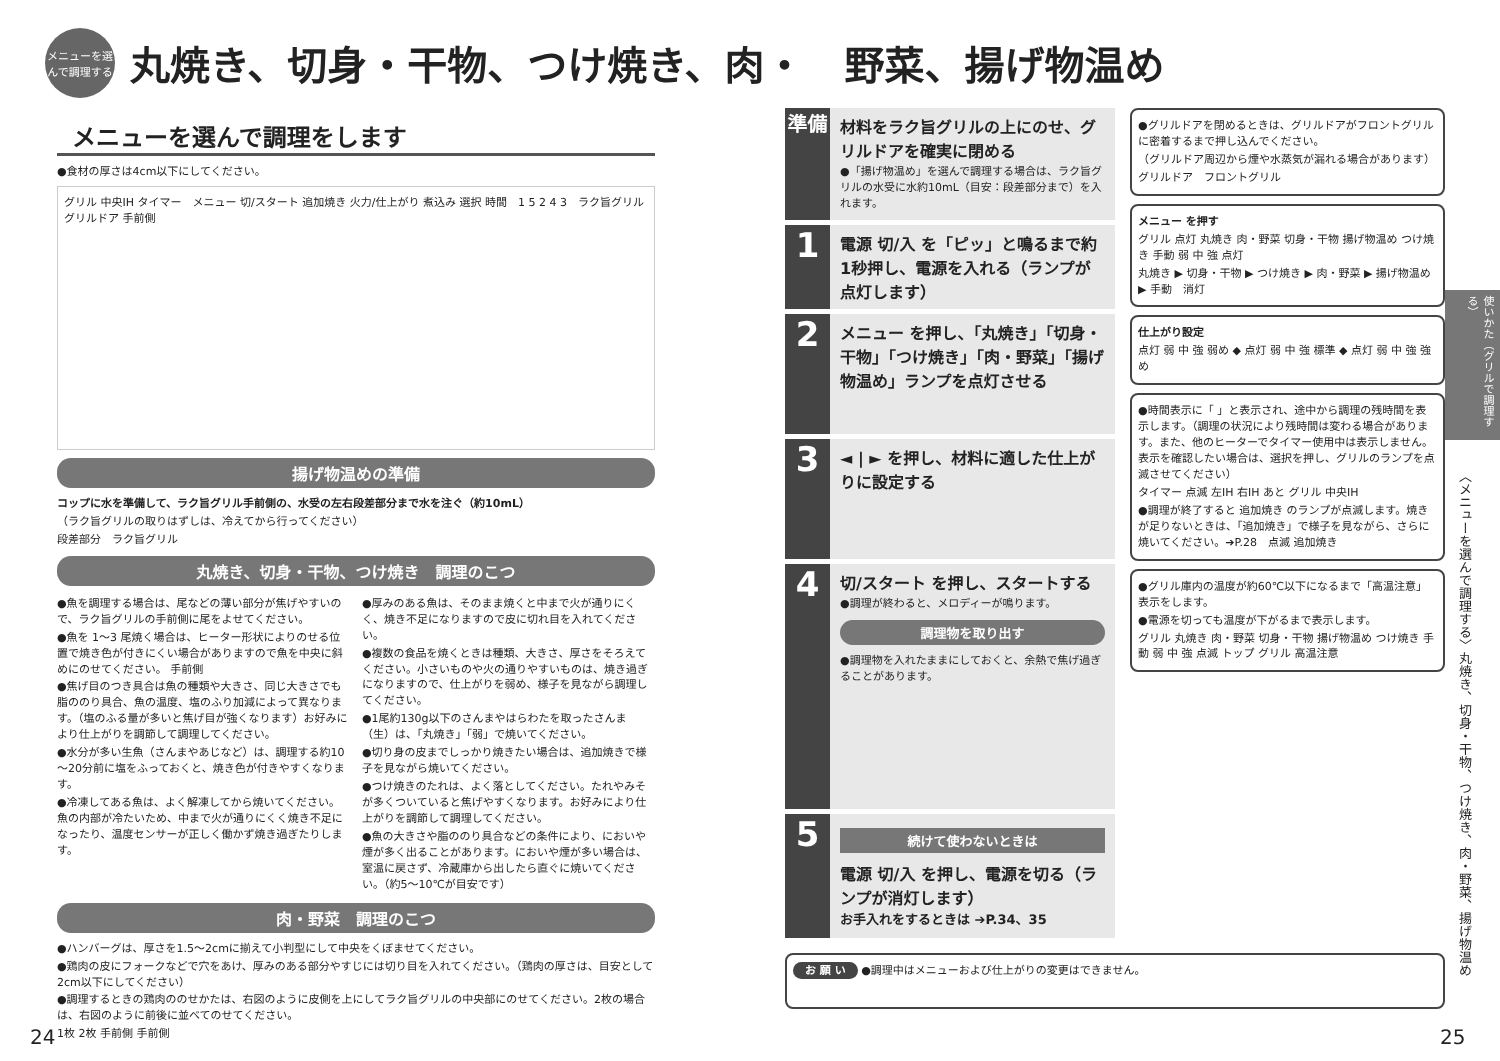メニューを選んで調理する
丸焼き、切身・干物、つけ焼き、肉・　野菜、揚げ物温め
メニューを選んで調理をします
●食材の厚さは4cm以下にしてください。
グリル 中央IH タイマー　メニュー 切/スタート 追加焼き 火力/仕上がり 煮込み 選択 時間　1 5 2 4 3　ラク旨グリル グリルドア 手前側
揚げ物温めの準備
コップに水を準備して、ラク旨グリル手前側の、水受の左右段差部分まで水を注ぐ（約10mL）
（ラク旨グリルの取りはずしは、冷えてから行ってください）
段差部分　ラク旨グリル
丸焼き、切身・干物、つけ焼き　調理のこつ
●魚を調理する場合は、尾などの薄い部分が焦げやすいので、ラク旨グリルの手前側に尾をよせてください。
●魚を 1～3 尾焼く場合は、ヒーター形状によりのせる位置で焼き色が付きにくい場合がありますので魚を中央に斜めにのせてください。 手前側
●焦げ目のつき具合は魚の種類や大きさ、同じ大きさでも脂ののり具合、魚の温度、塩のふり加減によって異なります。（塩のふる量が多いと焦げ目が強くなります）お好みにより仕上がりを調節して調理してください。
●水分が多い生魚（さんまやあじなど）は、調理する約10～20分前に塩をふっておくと、焼き色が付きやすくなります。
●冷凍してある魚は、よく解凍してから焼いてください。魚の内部が冷たいため、中まで火が通りにくく焼き不足になったり、温度センサーが正しく働かず焼き過ぎたりします。
●厚みのある魚は、そのまま焼くと中まで火が通りにくく、焼き不足になりますので皮に切れ目を入れてください。
●複数の食品を焼くときは種類、大きさ、厚さをそろえてください。小さいものや火の通りやすいものは、焼き過ぎになりますので、仕上がりを弱め、様子を見ながら調理してください。
●1尾約130g以下のさんまやはらわたを取ったさんま（生）は、「丸焼き」「弱」で焼いてください。
●切り身の皮までしっかり焼きたい場合は、追加焼きで様子を見ながら焼いてください。
●つけ焼きのたれは、よく落としてください。たれやみそが多くついていると焦げやすくなります。お好みにより仕上がりを調節して調理してください。
●魚の大きさや脂ののり具合などの条件により、においや煙が多く出ることがあります。においや煙が多い場合は、室温に戻さず、冷蔵庫から出したら直ぐに焼いてください。（約5～10℃が目安です）
肉・野菜　調理のこつ
●ハンバーグは、厚さを1.5～2cmに揃えて小判型にして中央をくぼませてください。
●鶏肉の皮にフォークなどで穴をあけ、厚みのある部分やすじには切り目を入れてください。（鶏肉の厚さは、目安として2cm以下にしてください）
●調理するときの鶏肉ののせかたは、右図のように皮側を上にしてラク旨グリルの中央部にのせてください。2枚の場合は、右図のように前後に並べてのせてください。
1枚 2枚 手前側 手前側
準備
材料をラク旨グリルの上にのせ、グリルドアを確実に閉める
●「揚げ物温め」を選んで調理する場合は、ラク旨グリルの水受に水約10mL（目安：段差部分まで）を入れます。
1
電源 切/入 を「ピッ」と鳴るまで約1秒押し、電源を入れる（ランプが点灯します）
2
メニュー を押し、「丸焼き」「切身・干物」「つけ焼き」「肉・野菜」「揚げ物温め」ランプを点灯させる
3
◄ | ► を押し、材料に適した仕上がりに設定する
4
切/スタート を押し、スタートする
●調理が終わると、メロディーが鳴ります。
調理物を取り出す
●調理物を入れたままにしておくと、余熱で焦げ過ぎることがあります。
5
続けて使わないときは
電源 切/入 を押し、電源を切る（ランプが消灯します）
お手入れをするときは ➔P.34、35
●グリルドアを閉めるときは、グリルドアがフロントグリルに密着するまで押し込んでください。
（グリルドア周辺から煙や水蒸気が漏れる場合があります）
グリルドア　フロントグリル
メニュー を押す
グリル 点灯 丸焼き 肉・野菜 切身・干物 揚げ物温め つけ焼き 手動 弱 中 強 点灯
丸焼き ▶ 切身・干物 ▶ つけ焼き ▶ 肉・野菜 ▶ 揚げ物温め ▶ 手動　消灯
仕上がり設定
点灯 弱 中 強 弱め ◆ 点灯 弱 中 強 標準 ◆ 点灯 弱 中 強 強め
●時間表示に「 」と表示され、途中から調理の残時間を表示します。（調理の状況により残時間は変わる場合があります。また、他のヒーターでタイマー使用中は表示しません。表示を確認したい場合は、選択を押し、グリルのランプを点滅させてください）
タイマー 点滅 左IH 右IH あと グリル 中央IH
●調理が終了すると 追加焼き のランプが点滅します。焼きが足りないときは、「追加焼き」で様子を見ながら、さらに焼いてください。➔P.28　点滅 追加焼き
●グリル庫内の温度が約60℃以下になるまで「高温注意」表示をします。
●電源を切っても温度が下がるまで表示します。
グリル 丸焼き 肉・野菜 切身・干物 揚げ物温め つけ焼き 手動 弱 中 強 点滅 トップ グリル 高温注意
お 願 い ●調理中はメニューおよび仕上がりの変更はできません。
使いかた（グリルで調理する）
〈メニューを選んで調理する〉丸焼き、切身・干物、つけ焼き、肉・野菜、揚げ物温め
24 25